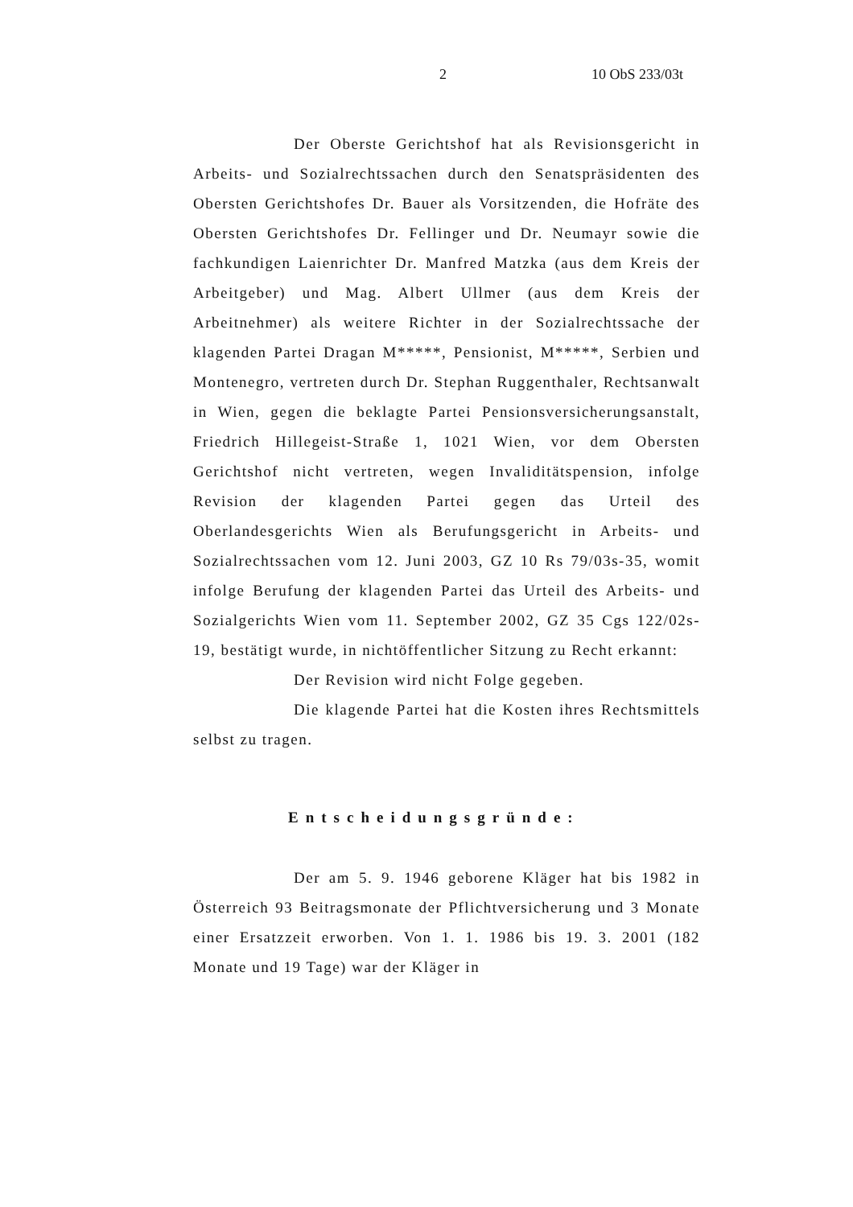2 10 ObS 233/03t
Der Oberste Gerichtshof hat als Revisionsgericht in Arbeits- und Sozialrechtssachen durch den Senatspräsidenten des Obersten Gerichtshofes Dr. Bauer als Vorsitzenden, die Hofräte des Obersten Gerichtshofes Dr. Fellinger und Dr. Neumayr sowie die fachkundigen Laienrichter Dr. Manfred Matzka (aus dem Kreis der Arbeitgeber) und Mag. Albert Ullmer (aus dem Kreis der Arbeitnehmer) als weitere Richter in der Sozialrechtssache der klagenden Partei Dragan M*****, Pensionist, M*****, Serbien und Montenegro, vertreten durch Dr. Stephan Ruggenthaler, Rechtsanwalt in Wien, gegen die beklagte Partei Pensionsversicherungsanstalt, Friedrich Hillegeist-Straße 1, 1021 Wien, vor dem Obersten Gerichtshof nicht vertreten, wegen Invaliditätspension, infolge Revision der klagenden Partei gegen das Urteil des Oberlandesgerichts Wien als Berufungsgericht in Arbeits- und Sozialrechtssachen vom 12. Juni 2003, GZ 10 Rs 79/03s-35, womit infolge Berufung der klagenden Partei das Urteil des Arbeits- und Sozialgerichts Wien vom 11. September 2002, GZ 35 Cgs 122/02s-19, bestätigt wurde, in nichtöffentlicher Sitzung zu Recht erkannt:
Der Revision wird nicht Folge gegeben.
Die klagende Partei hat die Kosten ihres Rechtsmittels selbst zu tragen.
Entscheidungsgründe:
Der am 5. 9. 1946 geborene Kläger hat bis 1982 in Österreich 93 Beitragsmonate der Pflichtversicherung und 3 Monate einer Ersatzzeit erworben. Von 1. 1. 1986 bis 19. 3. 2001 (182 Monate und 19 Tage) war der Kläger in